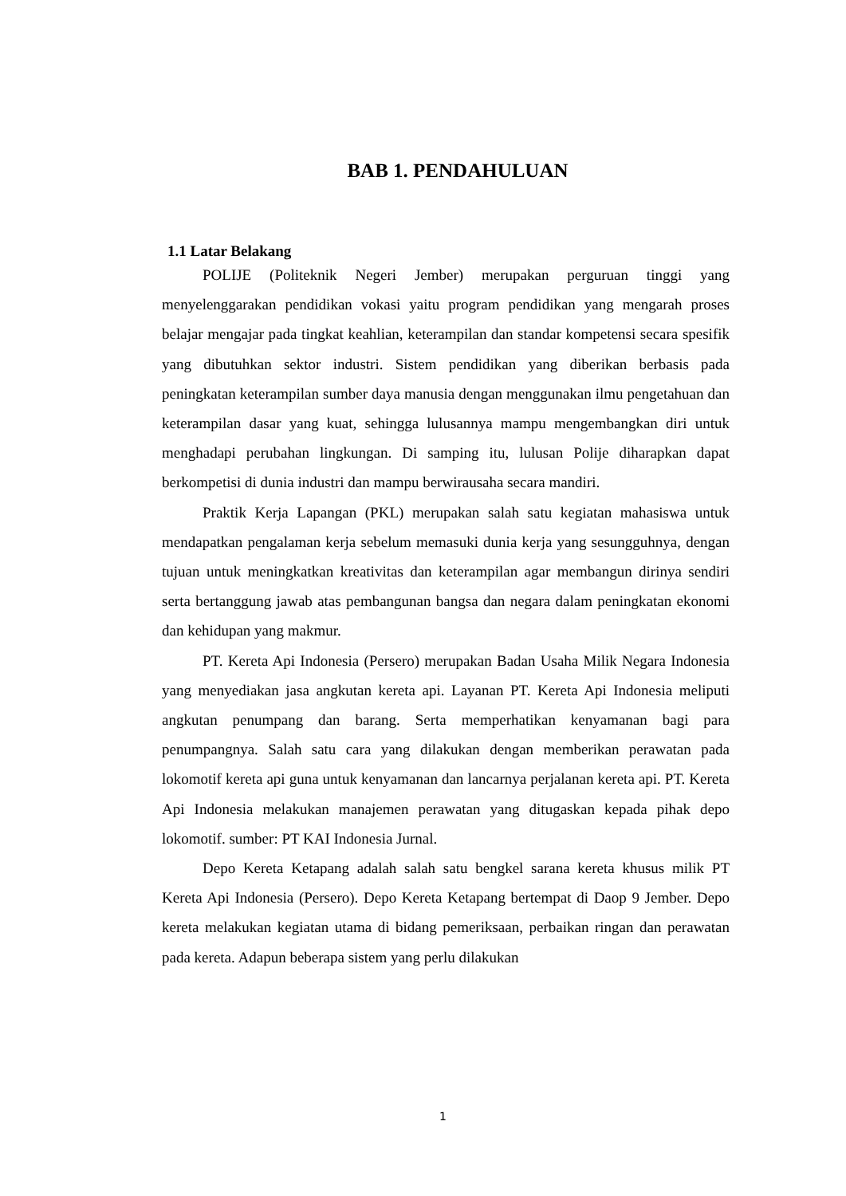BAB 1. PENDAHULUAN
1.1 Latar Belakang
POLIJE (Politeknik Negeri Jember) merupakan perguruan tinggi yang menyelenggarakan pendidikan vokasi yaitu program pendidikan yang mengarah proses belajar mengajar pada tingkat keahlian, keterampilan dan standar kompetensi secara spesifik yang dibutuhkan sektor industri. Sistem pendidikan yang diberikan berbasis pada peningkatan keterampilan sumber daya manusia dengan menggunakan ilmu pengetahuan dan keterampilan dasar yang kuat, sehingga lulusannya mampu mengembangkan diri untuk menghadapi perubahan lingkungan. Di samping itu, lulusan Polije diharapkan dapat berkompetisi di dunia industri dan mampu berwirausaha secara mandiri.
Praktik Kerja Lapangan (PKL) merupakan salah satu kegiatan mahasiswa untuk mendapatkan pengalaman kerja sebelum memasuki dunia kerja yang sesungguhnya, dengan tujuan untuk meningkatkan kreativitas dan keterampilan agar membangun dirinya sendiri serta bertanggung jawab atas pembangunan bangsa dan negara dalam peningkatan ekonomi dan kehidupan yang makmur.
PT. Kereta Api Indonesia (Persero) merupakan Badan Usaha Milik Negara Indonesia yang menyediakan jasa angkutan kereta api. Layanan PT. Kereta Api Indonesia meliputi angkutan penumpang dan barang. Serta memperhatikan kenyamanan bagi para penumpangnya. Salah satu cara yang dilakukan dengan memberikan perawatan pada lokomotif kereta api guna untuk kenyamanan dan lancarnya perjalanan kereta api. PT. Kereta Api Indonesia melakukan manajemen perawatan yang ditugaskan kepada pihak depo lokomotif. sumber: PT KAI Indonesia Jurnal.
Depo Kereta Ketapang adalah salah satu bengkel sarana kereta khusus milik PT Kereta Api Indonesia (Persero). Depo Kereta Ketapang bertempat di Daop 9 Jember. Depo kereta melakukan kegiatan utama di bidang pemeriksaan, perbaikan ringan dan perawatan pada kereta. Adapun beberapa sistem yang perlu dilakukan
1